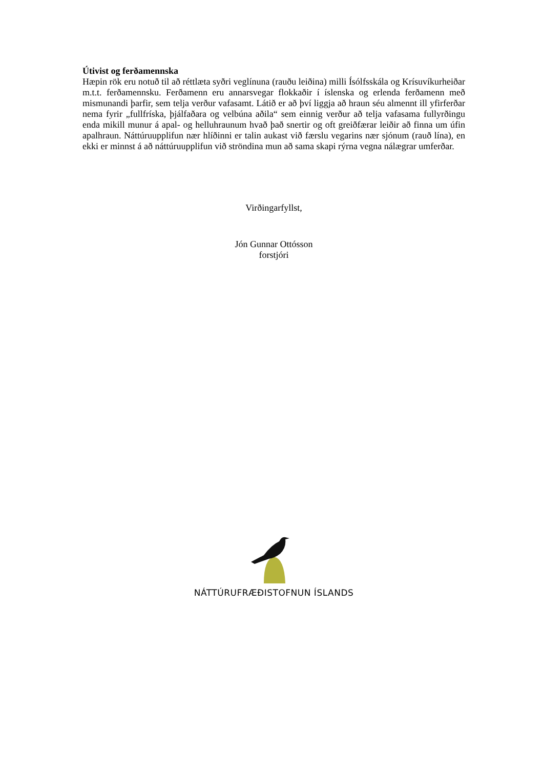Útivist og ferðamennska
Hæpin rök eru notuð til að réttlæta syðri veglínuna (rauðu leiðina) milli Ísólfsskála og Krísuvíkurheiðar m.t.t. ferðamennsku. Ferðamenn eru annarsvegar flokkaðir í íslenska og erlenda ferðamenn með mismunandi þarfir, sem telja verður vafasamt. Látið er að því liggja að hraun séu almennt ill yfirferðar nema fyrir „fullfríska, þjálfaðara og velbúna aðila“ sem einnig verður að telja vafasama fullyrðingu enda mikill munur á apal- og helluhraunum hvað það snertir og oft greiðfærar leiðir að finna um úfin apalhraun. Náttúruupplifun nær hlíðinni er talin aukast við færslu vegarins nær sjónum (rauð lína), en ekki er minnst á að náttúruupplifun við ströndina mun að sama skapi rýrna vegna nálægrar umferðar.
Virðingarfyllst,
Jón Gunnar Ottósson
forstjóri
NÁTTÚRUFRÆÐISTOFNUN ÍSLANDS